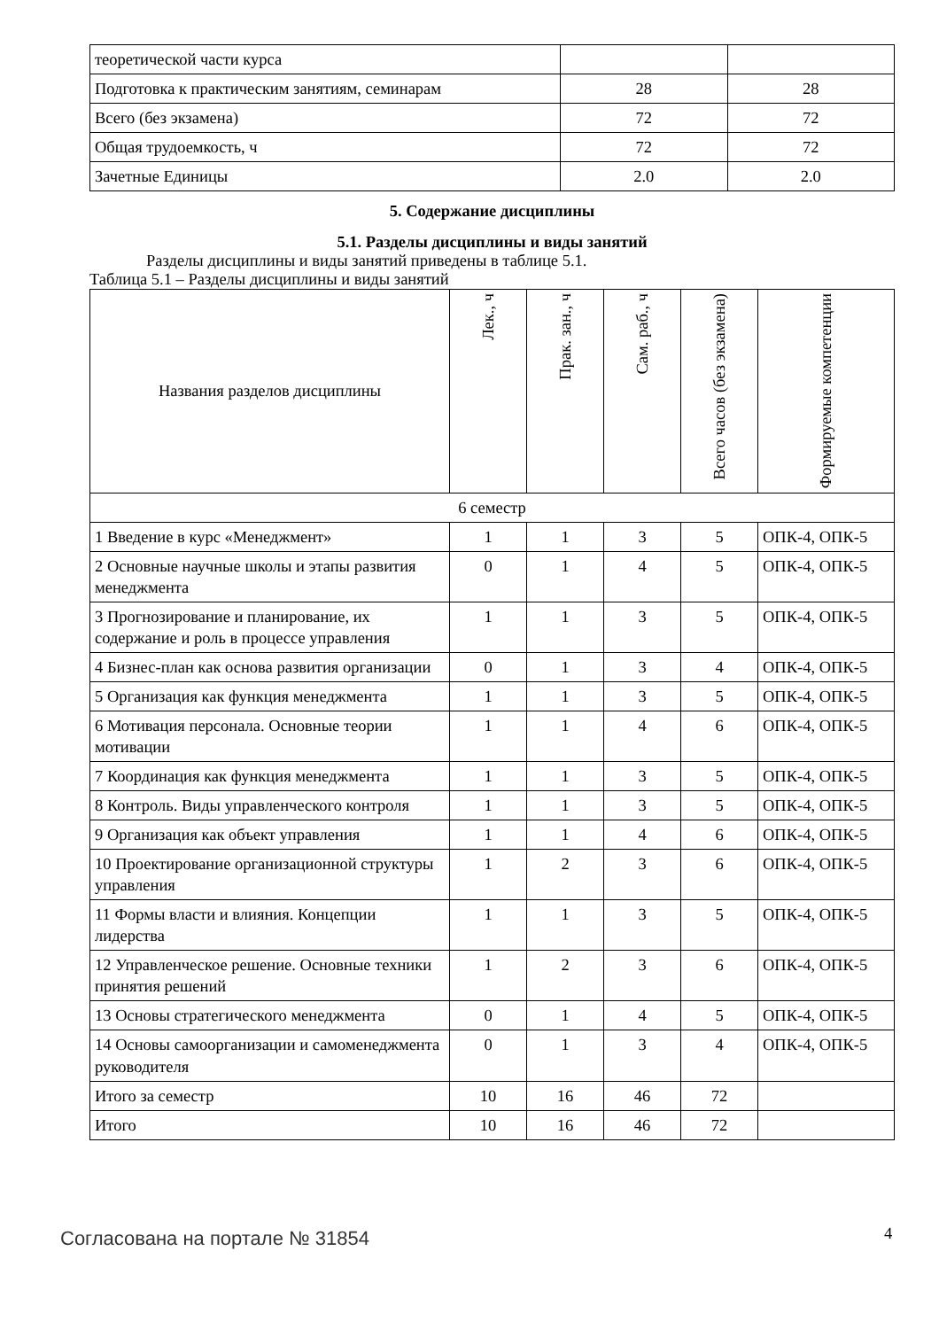| теоретической части курса | | |
| Подготовка к практическим занятиям, семинарам | 28 | 28 |
| Всего (без экзамена) | 72 | 72 |
| Общая трудоемкость, ч | 72 | 72 |
| Зачетные Единицы | 2.0 | 2.0 |
5. Содержание дисциплины
5.1. Разделы дисциплины и виды занятий
Разделы дисциплины и виды занятий приведены в таблице 5.1.
Таблица 5.1 – Разделы дисциплины и виды занятий
| Названия разделов дисциплины | Лек., ч | Прак. зан., ч | Сам. раб., ч | Всего часов (без экзамена) | Формируемые компетенции |
| --- | --- | --- | --- | --- | --- |
| 6 семестр | | | | | |
| 1 Введение в курс «Менеджмент» | 1 | 1 | 3 | 5 | ОПК-4, ОПК-5 |
| 2 Основные научные школы и этапы развития менеджмента | 0 | 1 | 4 | 5 | ОПК-4, ОПК-5 |
| 3 Прогнозирование и планирование, их содержание и роль в процессе управления | 1 | 1 | 3 | 5 | ОПК-4, ОПК-5 |
| 4 Бизнес-план как основа развития организации | 0 | 1 | 3 | 4 | ОПК-4, ОПК-5 |
| 5 Организация как функция менеджмента | 1 | 1 | 3 | 5 | ОПК-4, ОПК-5 |
| 6 Мотивация персонала. Основные теории мотивации | 1 | 1 | 4 | 6 | ОПК-4, ОПК-5 |
| 7 Координация как функция менеджмента | 1 | 1 | 3 | 5 | ОПК-4, ОПК-5 |
| 8 Контроль. Виды управленческого контроля | 1 | 1 | 3 | 5 | ОПК-4, ОПК-5 |
| 9 Организация как объект управления | 1 | 1 | 4 | 6 | ОПК-4, ОПК-5 |
| 10 Проектирование организационной структуры управления | 1 | 2 | 3 | 6 | ОПК-4, ОПК-5 |
| 11 Формы власти и влияния. Концепции лидерства | 1 | 1 | 3 | 5 | ОПК-4, ОПК-5 |
| 12 Управленческое решение. Основные техники принятия решений | 1 | 2 | 3 | 6 | ОПК-4, ОПК-5 |
| 13 Основы стратегического менеджмента | 0 | 1 | 4 | 5 | ОПК-4, ОПК-5 |
| 14 Основы самоорганизации и самоменеджмента руководителя | 0 | 1 | 3 | 4 | ОПК-4, ОПК-5 |
| Итого за семестр | 10 | 16 | 46 | 72 | |
| Итого | 10 | 16 | 46 | 72 | |
Согласована на портале № 31854 4